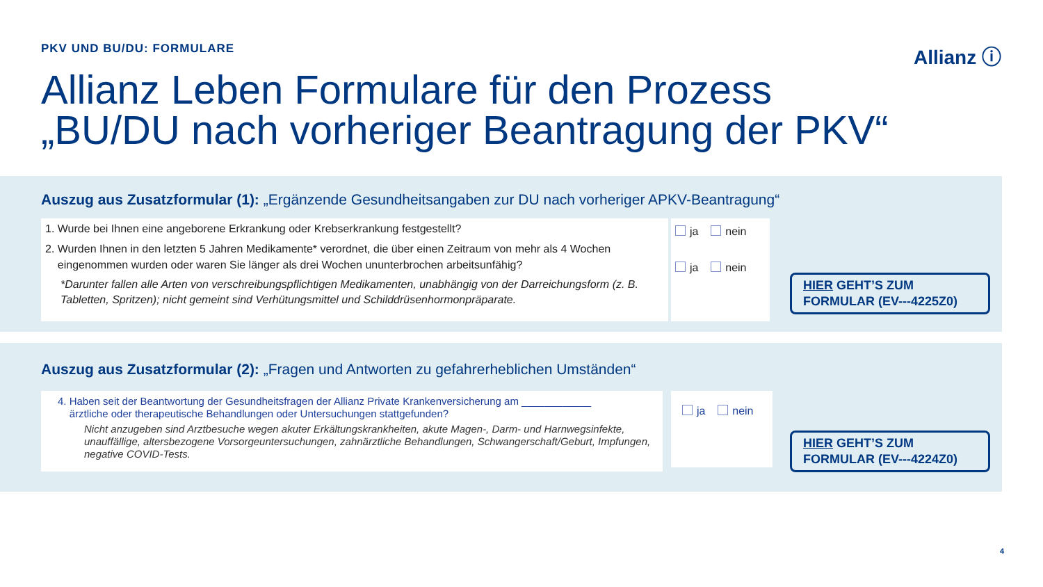PKV UND BU/DU: FORMULARE Allianz ⓘ
Allianz Leben Formulare für den Prozess
„BU/DU nach vorheriger Beantragung der PKV“
Auszug aus Zusatzformular (1): „Ergänzende Gesundheitsangaben zur DU nach vorheriger APKV-Beantragung“
1. Wurde bei Ihnen eine angeborene Erkrankung oder Krebserkrankung festgestellt?
2. Wurden Ihnen in den letzten 5 Jahren Medikamente* verordnet, die über einen Zeitraum von mehr als 4 Wochen
eingenommen wurden oder waren Sie länger als drei Wochen ununterbrochen arbeitsunfähig?
*Darunter fallen alle Arten von verschreibungspflichtigen Medikamenten, unabhängig von der Darreichungsform (z. B. Tabletten, Spritzen); nicht gemeint sind Verhütungsmittel und Schilddrüsenhormonpräparate.
ja nein
ja nein
HIER GEHT’S ZUM
FORMULAR (EV---4225Z0)
Auszug aus Zusatzformular (2): „Fragen und Antworten zu gefahrerheblichen Umständen“
4. Haben seit der Beantwortung der Gesundheitsfragen der Allianz Private Krankenversicherung am ____________
ärztliche oder therapeutische Behandlungen oder Untersuchungen stattgefunden?
Nicht anzugeben sind Arztbesuche wegen akuter Erkältungskrankheiten, akute Magen-, Darm- und Harnwegsinfekte, unauffällige, altersbezogene Vorsorgeuntersuchungen, zahnärztliche Behandlungen, Schwangerschaft/Geburt, Impfungen, negative COVID-Tests.
ja nein
HIER GEHT’S ZUM
FORMULAR (EV---4224Z0)
4